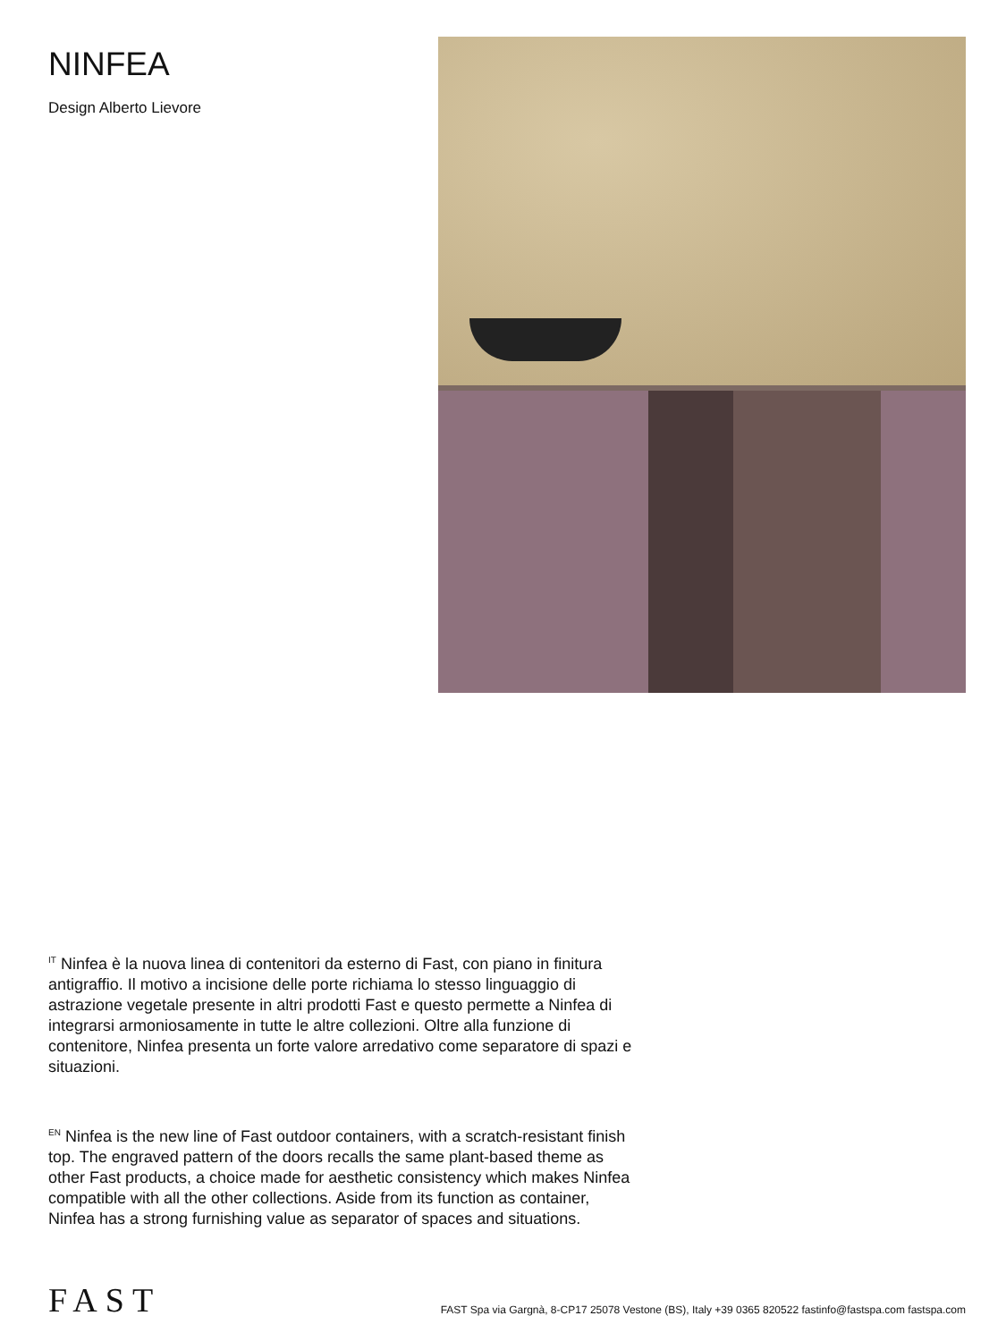NINFEA
Design Alberto Lievore
<sup>IT</sup> Ninfea è la nuova linea di contenitori da esterno di Fast, con piano in finitura antigraffio. Il motivo a incisione delle porte richiama lo stesso linguaggio di astrazione vegetale presente in altri prodotti Fast e questo permette a Ninfea di integrarsi armoniosamente in tutte le altre collezioni. Oltre alla funzione di contenitore, Ninfea presenta un forte valore arredativo come separatore di spazi e situazioni.
<sup>EN</sup> Ninfea is the new line of Fast outdoor containers, with a scratch-resistant finish top. The engraved pattern of the doors recalls the same plant-based theme as other Fast products, a choice made for aesthetic consistency which makes Ninfea compatible with all the other collections. Aside from its function as container, Ninfea has a strong furnishing value as separator of spaces and situations.
FAST
FAST Spa via Gargnà, 8-CP17 25078 Vestone (BS), Italy +39 0365 820522 fastinfo@fastspa.com fastspa.com